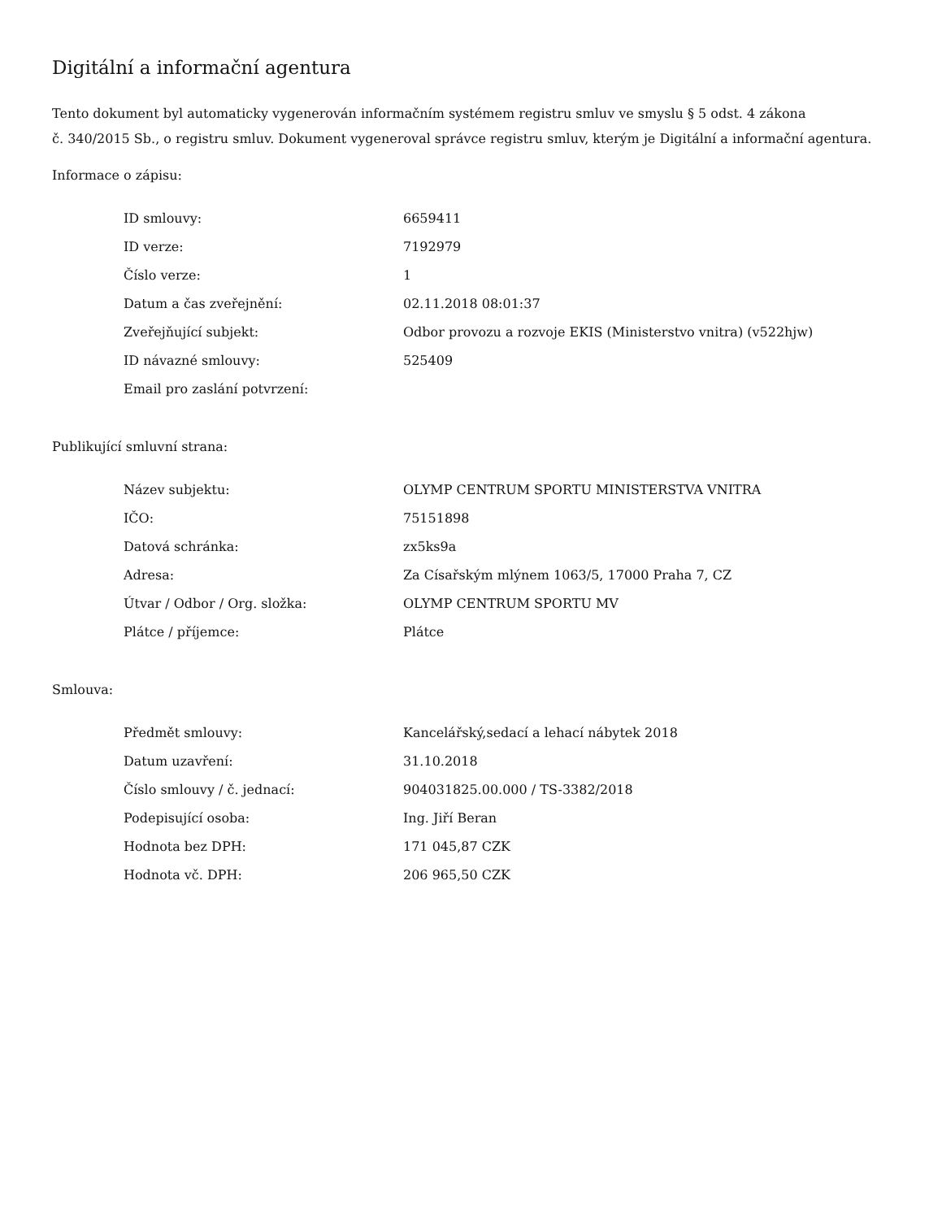Digitální a informační agentura
Tento dokument byl automaticky vygenerován informačním systémem registru smluv ve smyslu § 5 odst. 4 zákona
č. 340/2015 Sb., o registru smluv. Dokument vygeneroval správce registru smluv, kterým je Digitální a informační agentura.
Informace o zápisu:
| ID smlouvy: | 6659411 |
| ID verze: | 7192979 |
| Číslo verze: | 1 |
| Datum a čas zveřejnění: | 02.11.2018 08:01:37 |
| Zveřejňující subjekt: | Odbor provozu a rozvoje EKIS (Ministerstvo vnitra) (v522hjw) |
| ID návazné smlouvy: | 525409 |
| Email pro zaslání potvrzení: | |
Publikující smluvní strana:
| Název subjektu: | OLYMP CENTRUM SPORTU MINISTERSTVA VNITRA |
| IČO: | 75151898 |
| Datová schránka: | zx5ks9a |
| Adresa: | Za Císařským mlýnem 1063/5, 17000 Praha 7, CZ |
| Útvar / Odbor / Org. složka: | OLYMP CENTRUM SPORTU MV |
| Plátce / příjemce: | Plátce |
Smlouva:
| Předmět smlouvy: | Kancelářský,sedací a lehací nábytek 2018 |
| Datum uzavření: | 31.10.2018 |
| Číslo smlouvy / č. jednací: | 904031825.00.000 / TS-3382/2018 |
| Podepisující osoba: | Ing. Jiří Beran |
| Hodnota bez DPH: | 171 045,87 CZK |
| Hodnota vč. DPH: | 206 965,50 CZK |